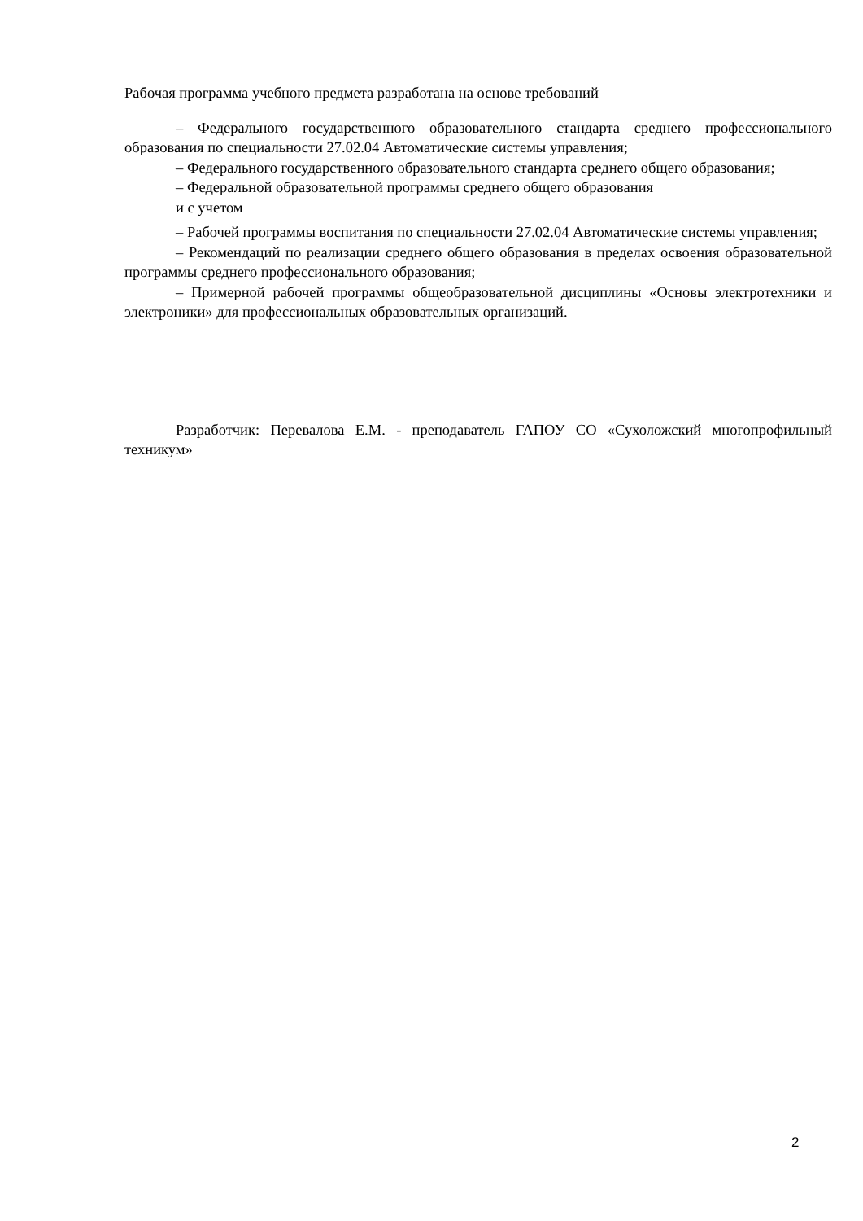Рабочая программа учебного предмета разработана на основе требований
– Федерального государственного образовательного стандарта среднего профессионального образования по специальности 27.02.04 Автоматические системы управления;
– Федерального государственного образовательного стандарта среднего общего образования;
– Федеральной образовательной программы среднего общего образования
и с учетом
– Рабочей программы воспитания по специальности 27.02.04 Автоматические системы управления;
– Рекомендаций по реализации среднего общего образования в пределах освоения образовательной программы среднего профессионального образования;
– Примерной рабочей программы общеобразовательной дисциплины «Основы электротехники и электроники» для профессиональных образовательных организаций.
Разработчик: Перевалова Е.М. - преподаватель ГАПОУ СО «Сухоложский многопрофильный техникум»
2